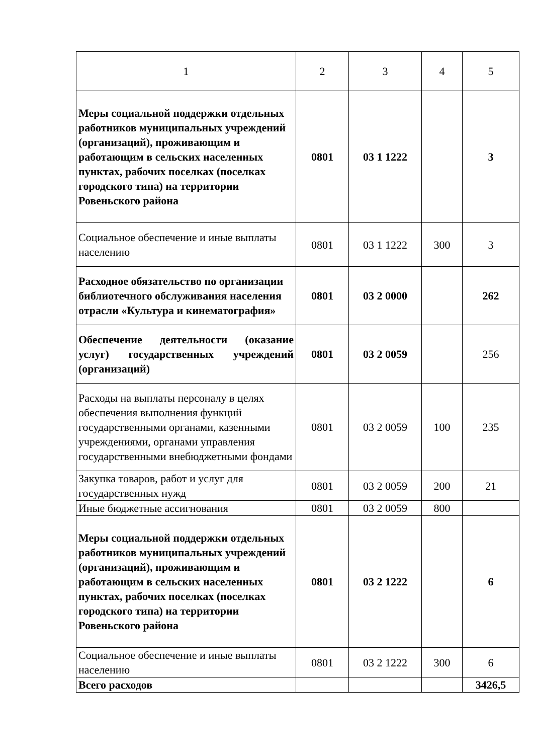| 1 | 2 | 3 | 4 | 5 |
| Меры социальной поддержки отдельных работников муниципальных учреждений (организаций), проживающим и работающим в сельских населенных пунктах, рабочих поселках (поселках городского типа) на территории Ровеньского района | 0801 | 03 1 1222 | | 3 |
| Социальное обеспечение и иные выплаты населению | 0801 | 03 1 1222 | 300 | 3 |
| Расходное обязательство по организации библиотечного обслуживания населения отрасли «Культура и кинематография» | 0801 | 03 2 0000 | | 262 |
| Обеспечение деятельности (оказание услуг) государственных учреждений (организаций) | 0801 | 03 2 0059 | | 256 |
| Расходы на выплаты персоналу в целях обеспечения выполнения функций государственными органами, казенными учреждениями, органами управления государственными внебюджетными фондами | 0801 | 03 2 0059 | 100 | 235 |
| Закупка товаров, работ и услуг для государственных нужд | 0801 | 03 2 0059 | 200 | 21 |
| Иные бюджетные ассигнования | 0801 | 03 2 0059 | 800 | |
| Меры социальной поддержки отдельных работников муниципальных учреждений (организаций), проживающим и работающим в сельских населенных пунктах, рабочих поселках (поселках городского типа) на территории Ровеньского района | 0801 | 03 2 1222 | | 6 |
| Социальное обеспечение и иные выплаты населению | 0801 | 03 2 1222 | 300 | 6 |
| Всего расходов | | | | 3426,5 |